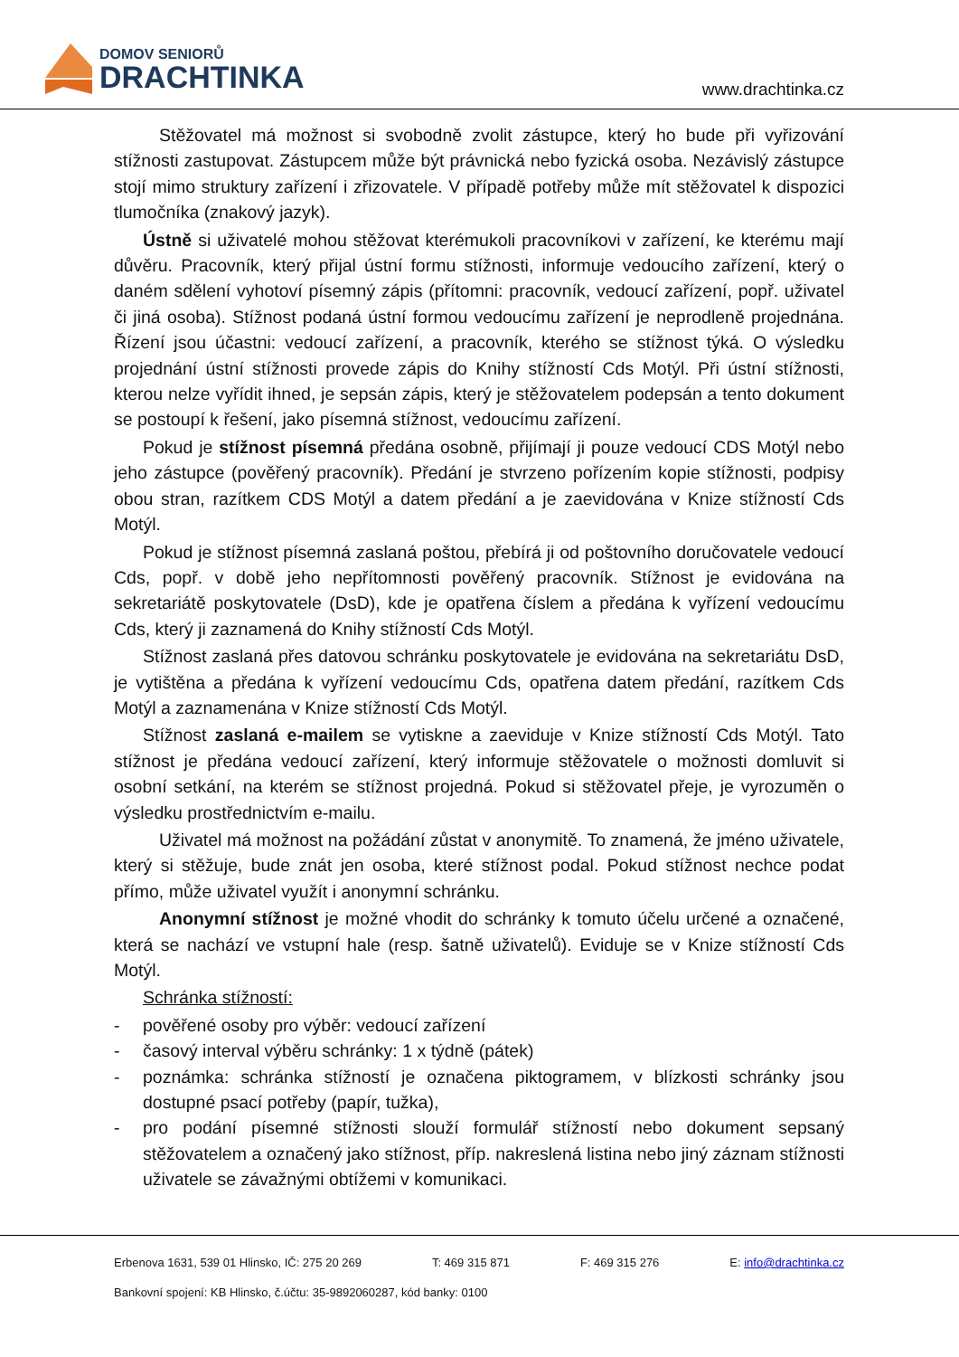DOMOV SENIORŮ
DRACHTINKA
www.drachtinka.cz
Stěžovatel má možnost si svobodně zvolit zástupce, který ho bude při vyřizování stížnosti zastupovat. Zástupcem může být právnická nebo fyzická osoba. Nezávislý zástupce stojí mimo struktury zařízení i zřizovatele. V případě potřeby může mít stěžovatel k dispozici tlumočníka (znakový jazyk).
Ústně si uživatelé mohou stěžovat kterémukoli pracovníkovi v zařízení, ke kterému mají důvěru. Pracovník, který přijal ústní formu stížnosti, informuje vedoucího zařízení, který o daném sdělení vyhotoví písemný zápis (přítomni: pracovník, vedoucí zařízení, popř. uživatel či jiná osoba). Stížnost podaná ústní formou vedoucímu zařízení je neprodleně projednána. Řízení jsou účastni: vedoucí zařízení, a pracovník, kterého se stížnost týká. O výsledku projednání ústní stížnosti provede zápis do Knihy stížností Cds Motýl. Při ústní stížnosti, kterou nelze vyřídit ihned, je sepsán zápis, který je stěžovatelem podepsán a tento dokument se postoupí k řešení, jako písemná stížnost, vedoucímu zařízení.
Pokud je stížnost písemná předána osobně, přijímají ji pouze vedoucí CDS Motýl nebo jeho zástupce (pověřený pracovník). Předání je stvrzeno pořízením kopie stížnosti, podpisy obou stran, razítkem CDS Motýl a datem předání a je zaevidována v Knize stížností Cds Motýl.
Pokud je stížnost písemná zaslaná poštou, přebírá ji od poštovního doručovatele vedoucí Cds, popř. v době jeho nepřítomnosti pověřený pracovník. Stížnost je evidována na sekretariátě poskytovatele (DsD), kde je opatřena číslem a předána k vyřízení vedoucímu Cds, který ji zaznamená do Knihy stížností Cds Motýl.
Stížnost zaslaná přes datovou schránku poskytovatele je evidována na sekretariátu DsD, je vytištěna a předána k vyřízení vedoucímu Cds, opatřena datem předání, razítkem Cds Motýl a zaznamenána v Knize stížností Cds Motýl.
Stížnost zaslaná e-mailem se vytiskne a zaeviduje v Knize stížností Cds Motýl. Tato stížnost je předána vedoucí zařízení, který informuje stěžovatele o možnosti domluvit si osobní setkání, na kterém se stížnost projedná. Pokud si stěžovatel přeje, je vyrozuměn o výsledku prostřednictvím e-mailu.
Uživatel má možnost na požádání zůstat v anonymitě. To znamená, že jméno uživatele, který si stěžuje, bude znát jen osoba, které stížnost podal. Pokud stížnost nechce podat přímo, může uživatel využít i anonymní schránku.
Anonymní stížnost je možné vhodit do schránky k tomuto účelu určené a označené, která se nachází ve vstupní hale (resp. šatně uživatelů). Eviduje se v Knize stížností Cds Motýl.
Schránka stížností:
- pověřené osoby pro výběr: vedoucí zařízení
- časový interval výběru schránky: 1 x týdně (pátek)
- poznámka: schránka stížností je označena piktogramem, v blízkosti schránky jsou dostupné psací potřeby (papír, tužka),
- pro podání písemné stížnosti slouží formulář stížností nebo dokument sepsaný stěžovatelem a označený jako stížnost, příp. nakreslená listina nebo jiný záznam stížnosti uživatele se závažnými obtížemi v komunikaci.
Erbenova 1631, 539 01 Hlinsko, IČ: 275 20 269 T: 469 315 871 F: 469 315 276 E: info@drachtinka.cz
Bankovní spojení: KB Hlinsko, č.účtu: 35-9892060287, kód banky: 0100